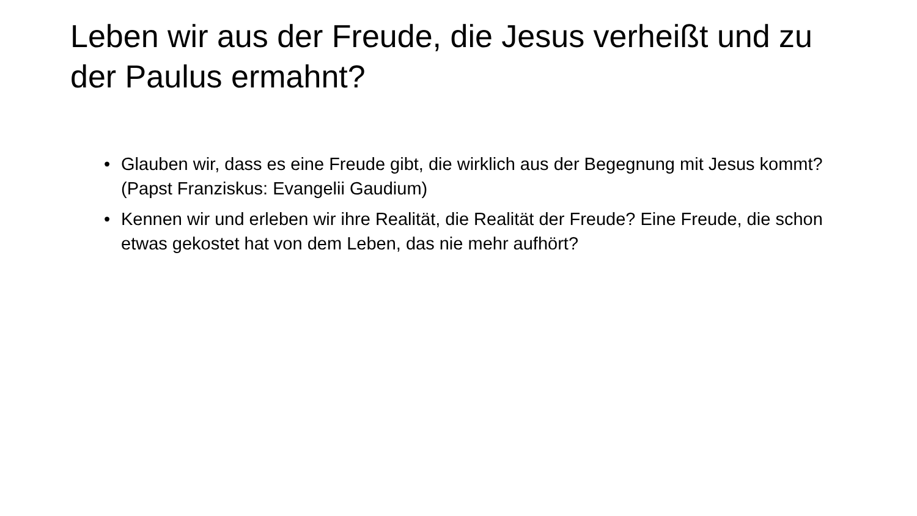Leben wir aus der Freude, die Jesus verheißt und zu der Paulus ermahnt?
• Glauben wir, dass es eine Freude gibt, die wirklich aus der Begegnung mit Jesus kommt? (Papst Franziskus: Evangelii Gaudium)
• Kennen wir und erleben wir ihre Realität, die Realität der Freude? Eine Freude, die schon etwas gekostet hat von dem Leben, das nie mehr aufhört?